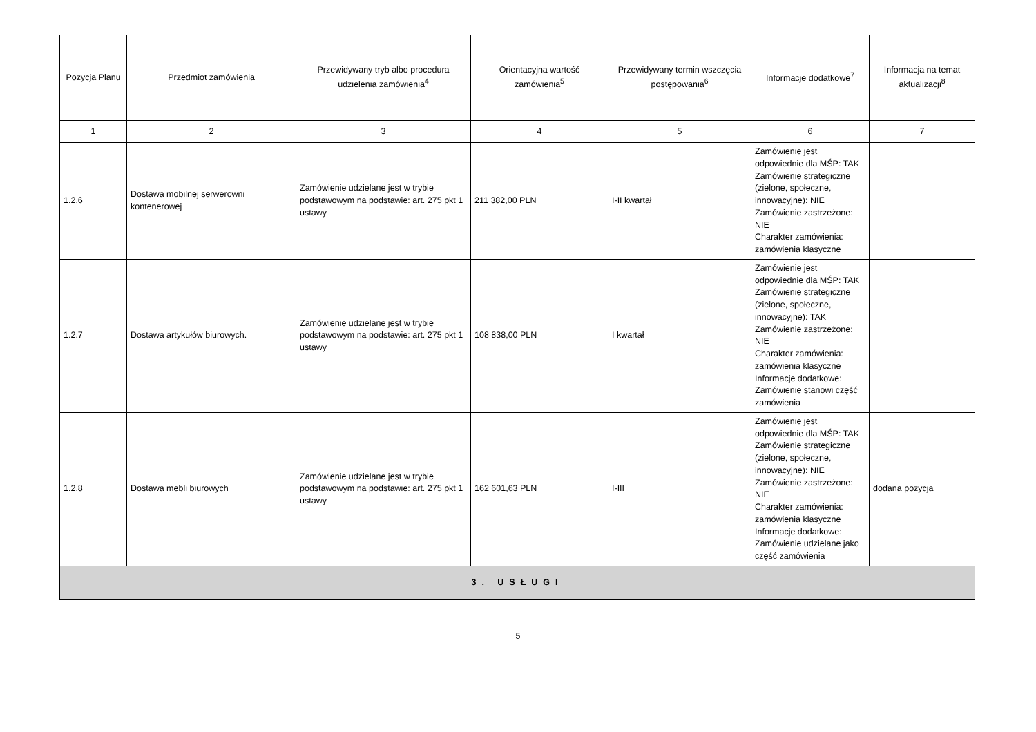| Pozycja Planu | Przedmiot zamówienia | Przewidywany tryb albo procedura udzielenia zamówienia<sup>4</sup> | Orientacyjna wartość zamówienia<sup>5</sup> | Przewidywany termin wszczęcia postępowania<sup>6</sup> | Informacje dodatkowe<sup>7</sup> | Informacja na temat aktualizacji<sup>8</sup> |
| --- | --- | --- | --- | --- | --- | --- |
| 1 | 2 | 3 | 4 | 5 | 6 | 7 |
| 1.2.6 | Dostawa mobilnej serwerowni kontenerowej | Zamówienie udzielane jest w trybie podstawowym na podstawie: art. 275 pkt 1 ustawy | 211 382,00 PLN | I-II kwartał | Zamówienie jest odpowiednie dla MŚP: TAK Zamówienie strategiczne (zielone, społeczne, innowacyjne): NIE Zamówienie zastrzeżone: NIE Charakter zamówienia: zamówienia klasyczne | |
| 1.2.7 | Dostawa artykułów biurowych. | Zamówienie udzielane jest w trybie podstawowym na podstawie: art. 275 pkt 1 ustawy | 108 838,00 PLN | I kwartał | Zamówienie jest odpowiednie dla MŚP: TAK Zamówienie strategiczne (zielone, społeczne, innowacyjne): TAK Zamówienie zastrzeżone: NIE Charakter zamówienia: zamówienia klasyczne Informacje dodatkowe: Zamówienie stanowi część zamówienia | |
| 1.2.8 | Dostawa mebli biurowych | Zamówienie udzielane jest w trybie podstawowym na podstawie: art. 275 pkt 1 ustawy | 162 601,63 PLN | I-III | Zamówienie jest odpowiednie dla MŚP: TAK Zamówienie strategiczne (zielone, społeczne, innowacyjne): NIE Zamówienie zastrzeżone: NIE Charakter zamówienia: zamówienia klasyczne Informacje dodatkowe: Zamówienie udzielane jako część zamówienia | dodana pozycja |
| 3. USŁUGI | | | | | | |
5